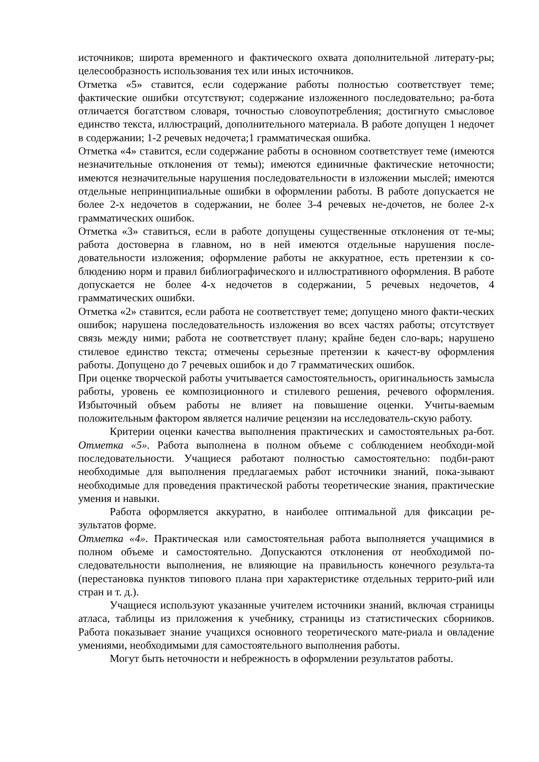источников; широта временного и фактического охвата дополнительной литерату-ры; целесообразность использования тех или иных источников.
Отметка «5» ставится, если содержание работы полностью соответствует теме; фактические ошибки отсутствуют; содержание изложенного последовательно; ра-бота отличается богатством словаря, точностью словоупотребления; достигнуто смысловое единство текста, иллюстраций, дополнительного материала. В работе допущен 1 недочет в содержании; 1-2 речевых недочета;1 грамматическая ошибка.
Отметка «4» ставится, если содержание работы в основном соответствует теме (имеются незначительные отклонения от темы); имеются единичные фактические неточности; имеются незначительные нарушения последовательности в изложении мыслей; имеются отдельные непринципиальные ошибки в оформлении работы. В работе допускается не более 2-х недочетов в содержании, не более 3-4 речевых не-дочетов, не более 2-х грамматических ошибок.
Отметка «3» ставиться, если в работе допущены существенные отклонения от те-мы; работа достоверна в главном, но в ней имеются отдельные нарушения после-довательности изложения; оформление работы не аккуратное, есть претензии к со-блюдению норм и правил библиографического и иллюстративного оформления. В работе допускается не более 4-х недочетов в содержании, 5 речевых недочетов, 4 грамматических ошибки.
Отметка «2» ставится, если работа не соответствует теме; допущено много факти-ческих ошибок; нарушена последовательность изложения во всех частях работы; отсутствует связь между ними; работа не соответствует плану; крайне беден сло-варь; нарушено стилевое единство текста; отмечены серьезные претензии к качест-ву оформления работы. Допущено до 7 речевых ошибок и до 7 грамматических ошибок.
При оценке творческой работы учитывается самостоятельность, оригинальность замысла работы, уровень ее композиционного и стилевого решения, речевого оформления. Избыточный объем работы не влияет на повышение оценки. Учиты-ваемым положительным фактором является наличие рецензии на исследователь-скую работу.
Критерии оценки качества выполнения практических и самостоятельных ра-бот. Отметка «5». Работа выполнена в полном объеме с соблюдением необходи-мой последовательности. Учащиеся работают полностью самостоятельно: подби-рают необходимые для выполнения предлагаемых работ источники знаний, пока-зывают необходимые для проведения практической работы теоретические знания, практические умения и навыки.
Работа оформляется аккуратно, в наиболее оптимальной для фиксации ре-зультатов форме.
Отметка «4». Практическая или самостоятельная работа выполняется учащимися в полном объеме и самостоятельно. Допускаются отклонения от необходимой по-следовательности выполнения, не влияющие на правильность конечного результа-та (перестановка пунктов типового плана при характеристике отдельных террито-рий или стран и т. д.).
Учащиеся используют указанные учителем источники знаний, включая страницы атласа, таблицы из приложения к учебнику, страницы из статистических сборников. Работа показывает знание учащихся основного теоретического мате-риала и овладение умениями, необходимыми для самостоятельного выполнения работы.
Могут быть неточности и небрежность в оформлении результатов работы.